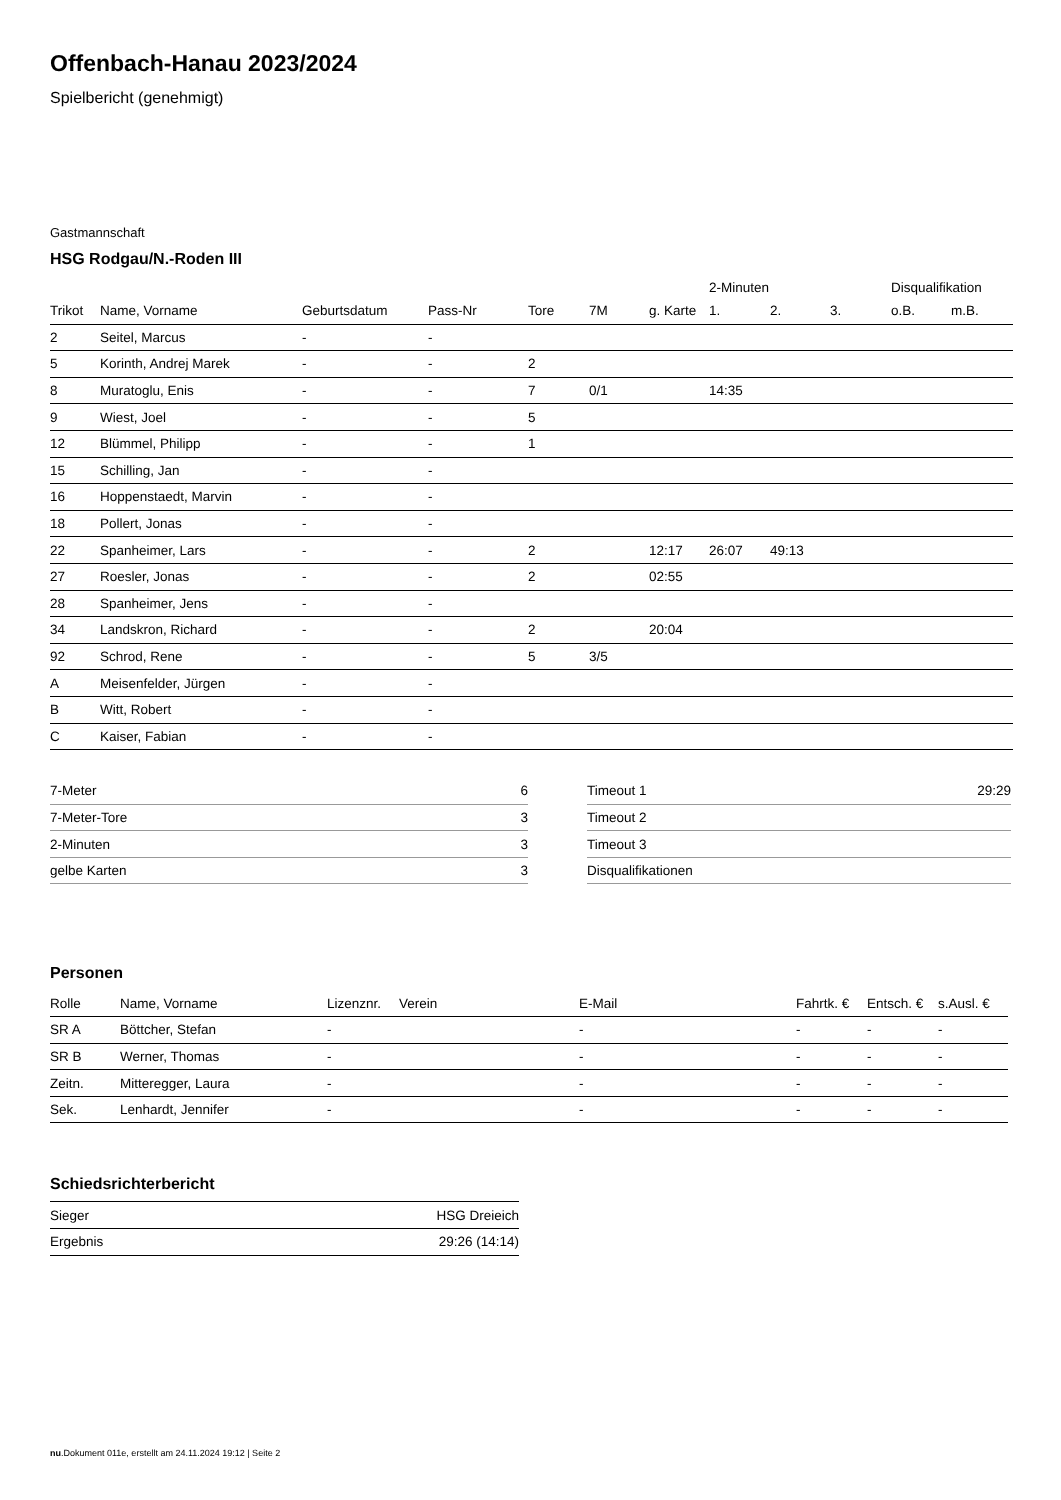Offenbach-Hanau 2023/2024
Spielbericht (genehmigt)
Gastmannschaft
HSG Rodgau/N.-Roden III
| | | | | | | | 2-Minuten | | | Disqualifikation | |
| Trikot | Name, Vorname | Geburtsdatum | Pass-Nr | Tore | 7M | g. Karte | 1. | 2. | 3. | o.B. | m.B. |
| 2 | Seitel, Marcus | - | - | | | | | | | | |
| 5 | Korinth, Andrej Marek | - | - | 2 | | | | | | | |
| 8 | Muratoglu, Enis | - | - | 7 | 0/1 | | 14:35 | | | | |
| 9 | Wiest, Joel | - | - | 5 | | | | | | | |
| 12 | Blümmel, Philipp | - | - | 1 | | | | | | | |
| 15 | Schilling, Jan | - | - | | | | | | | | |
| 16 | Hoppenstaedt, Marvin | - | - | | | | | | | | |
| 18 | Pollert, Jonas | - | - | | | | | | | | |
| 22 | Spanheimer, Lars | - | - | 2 | | 12:17 | 26:07 | 49:13 | | | |
| 27 | Roesler, Jonas | - | - | 2 | | 02:55 | | | | | |
| 28 | Spanheimer, Jens | - | - | | | | | | | | |
| 34 | Landskron, Richard | - | - | 2 | | 20:04 | | | | | |
| 92 | Schrod, Rene | - | - | 5 | 3/5 | | | | | | |
| A | Meisenfelder, Jürgen | - | - | | | | | | | | |
| B | Witt, Robert | - | - | | | | | | | | |
| C | Kaiser, Fabian | - | - | | | | | | | | |
| 7-Meter | 6 |
| 7-Meter-Tore | 3 |
| 2-Minuten | 3 |
| gelbe Karten | 3 |
| Timeout 1 | 29:29 |
| Timeout 2 | |
| Timeout 3 | |
| Disqualifikationen | |
Personen
| Rolle | Name, Vorname | Lizenznr. | Verein | E-Mail | Fahrtk. € | Entsch. € | s.Ausl. € |
| --- | --- | --- | --- | --- | --- | --- | --- |
| SR A | Böttcher, Stefan | - | | - | - | - | - |
| SR B | Werner, Thomas | - | | - | - | - | - |
| Zeitn. | Mitteregger, Laura | - | | - | - | - | - |
| Sek. | Lenhardt, Jennifer | - | | - | - | - | - |
Schiedsrichterbericht
| Sieger | HSG Dreieich |
| Ergebnis | 29:26 (14:14) |
nu.Dokument 011e, erstellt am 24.11.2024 19:12 | Seite 2